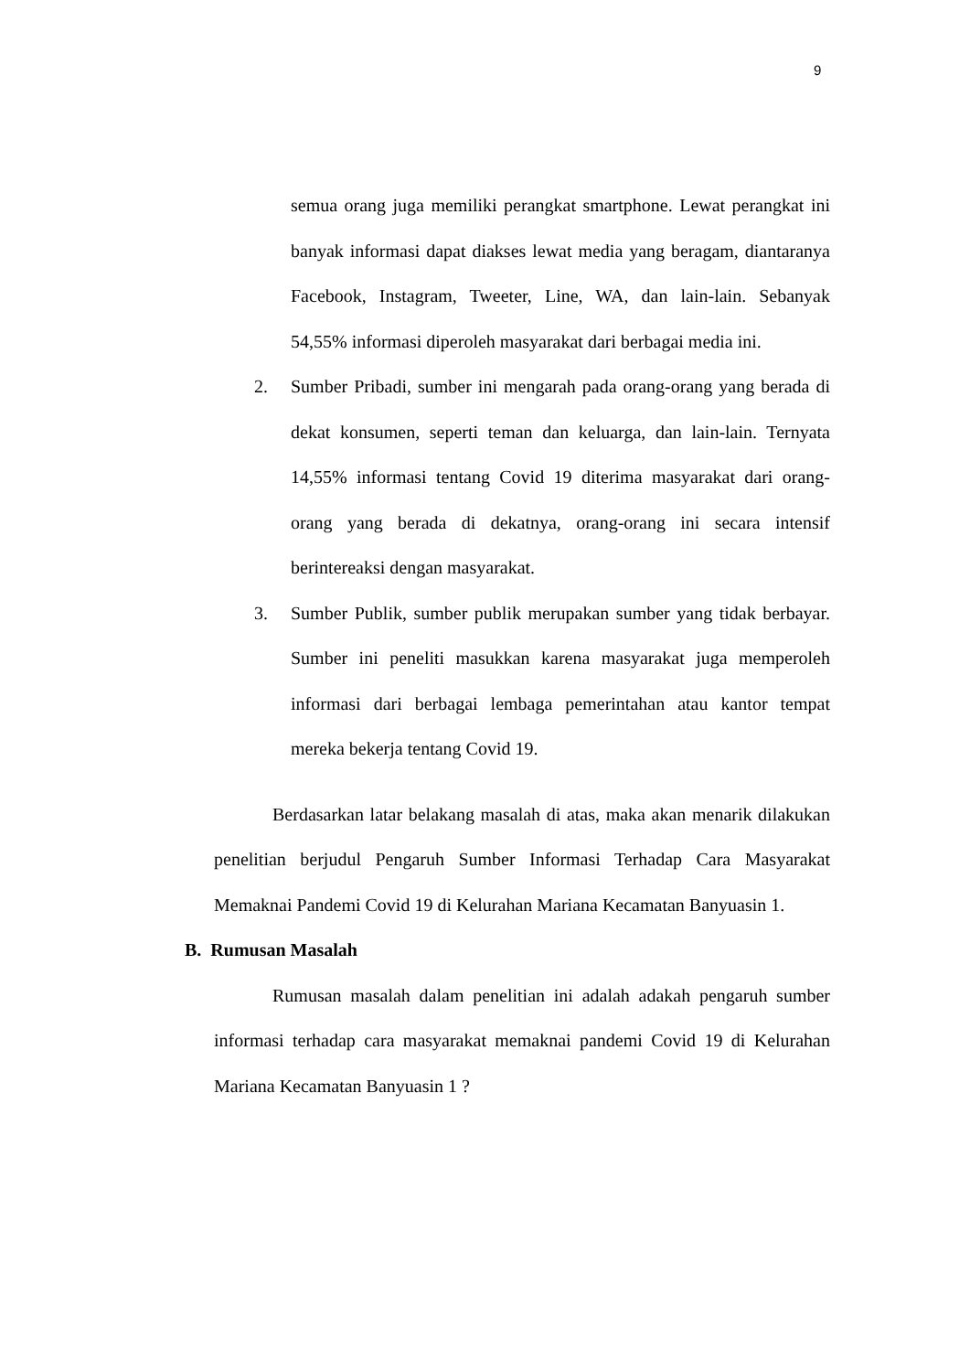9
semua orang juga memiliki perangkat smartphone. Lewat perangkat ini banyak informasi dapat diakses lewat media yang beragam, diantaranya Facebook, Instagram, Tweeter, Line, WA, dan lain-lain. Sebanyak 54,55% informasi diperoleh masyarakat dari berbagai media ini.
2. Sumber Pribadi, sumber ini mengarah pada orang-orang yang berada di dekat konsumen, seperti teman dan keluarga, dan lain-lain. Ternyata 14,55% informasi tentang Covid 19 diterima masyarakat dari orang-orang yang berada di dekatnya, orang-orang ini secara intensif berintereaksi dengan masyarakat.
3. Sumber Publik, sumber publik merupakan sumber yang tidak berbayar. Sumber ini peneliti masukkan karena masyarakat juga memperoleh informasi dari berbagai lembaga pemerintahan atau kantor tempat mereka bekerja tentang Covid 19.
Berdasarkan latar belakang masalah di atas, maka akan menarik dilakukan penelitian berjudul Pengaruh Sumber Informasi Terhadap Cara Masyarakat Memaknai Pandemi Covid 19 di Kelurahan Mariana Kecamatan Banyuasin 1.
B. Rumusan Masalah
Rumusan masalah dalam penelitian ini adalah adakah pengaruh sumber informasi terhadap cara masyarakat memaknai pandemi Covid 19 di Kelurahan Mariana Kecamatan Banyuasin 1 ?